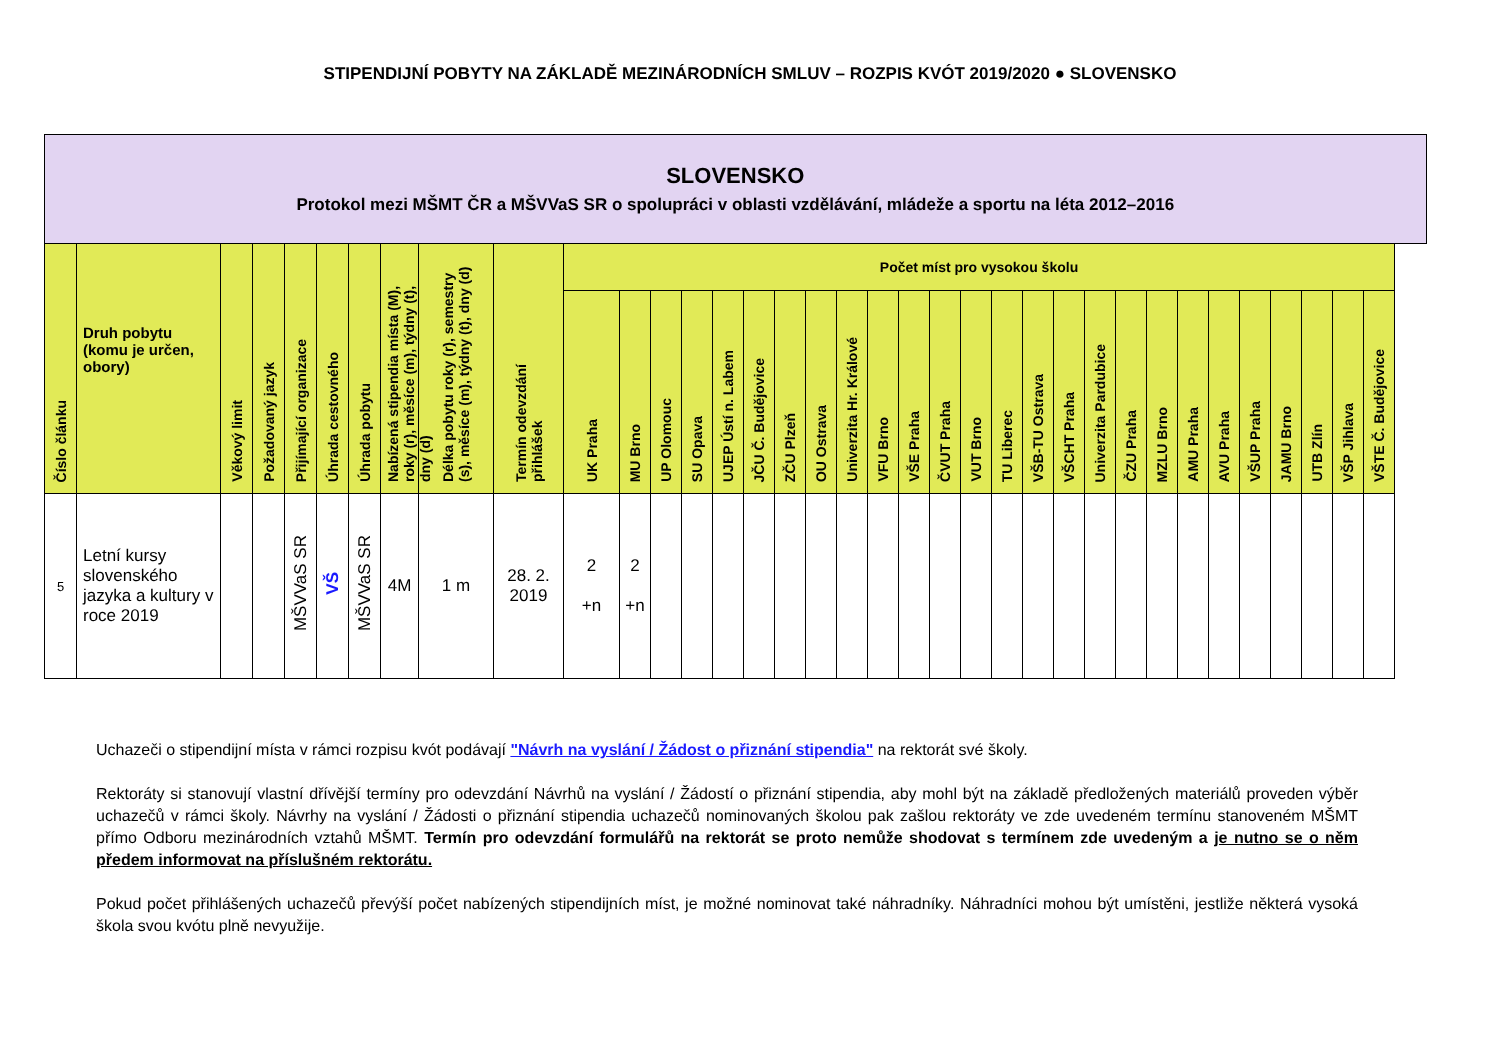STIPENDIJNÍ POBYTY NA ZÁKLADĚ MEZINÁRODNÍCH SMLUV – ROZPIS KVÓT 2019/2020 ● SLOVENSKO
| SLOVENSKO Protokol mezi MŠMT ČR a MŠVVaS SR o spolupráci v oblasti vzdělávání, mládeže a sportu na léta 2012–2016 | | | | | | | | | | | | | | | | | | | | | | | | | | | | | | | | | | | |
| Číslo článku | Druh pobytu (komu je určen, obory) | Věkový limit | Požadovaný jazyk | Přijímající organizace | Úhrada cestovného | Úhrada pobytu | Nabízená stipendia místa (M), roky (r), měsíce (m), týdny (t), dny (d) | Délka pobytu roky (r), semestry (s), měsíce (m), týdny (t), dny (d) | Termín odevzdání přihlášek | Počet míst pro vysokou školu | | | | | | | | | | | | | | | | | | | | | | | | | |
| | | | | | | | | | | UK Praha | MU Brno | UP Olomouc | SU Opava | UJEP Ústí n. Labem | JČU Č. Budějovice | ZČU Plzeň | OU Ostrava | Univerzita Hr. Králové | VFU Brno | VŠE Praha | ČVUT Praha | VUT Brno | TU Liberec | VŠB-TU Ostrava | VŠCHT Praha | Univerzita Pardubice | ČZU Praha | MZLU Brno | AMU Praha | AVU Praha | VŠUP Praha | JAMU Brno | UTB Zlín | VŠP Jihlava | VŠTE Č. Budějovice |
| 5 | Letní kursy slovenského jazyka a kultury v roce 2019 | | | MŠVVaS SR | VŠ | MŠVVaS SR | 4M | 1 m | 28. 2. 2019 | 2 +n | 2 +n | | | | | | | | | | | | | | | | | | | | | | | | |
Uchazeči o stipendijní místa v rámci rozpisu kvót podávají "Návrh na vyslání / Žádost o přiznání stipendia" na rektorát své školy.
Rektoráty si stanovují vlastní dřívější termíny pro odevzdání Návrhů na vyslání / Žádostí o přiznání stipendia, aby mohl být na základě předložených materiálů proveden výběr uchazečů v rámci školy. Návrhy na vyslání / Žádosti o přiznání stipendia uchazečů nominovaných školou pak zašlou rektoráty ve zde uvedeném termínu stanoveném MŠMT přímo Odboru mezinárodních vztahů MŠMT. Termín pro odevzdání formulářů na rektorát se proto nemůže shodovat s termínem zde uvedeným a je nutno se o něm předem informovat na příslušném rektorátu.
Pokud počet přihlášených uchazečů převýší počet nabízených stipendijních míst, je možné nominovat také náhradníky. Náhradníci mohou být umístěni, jestliže některá vysoká škola svou kvótu plně nevyužije.